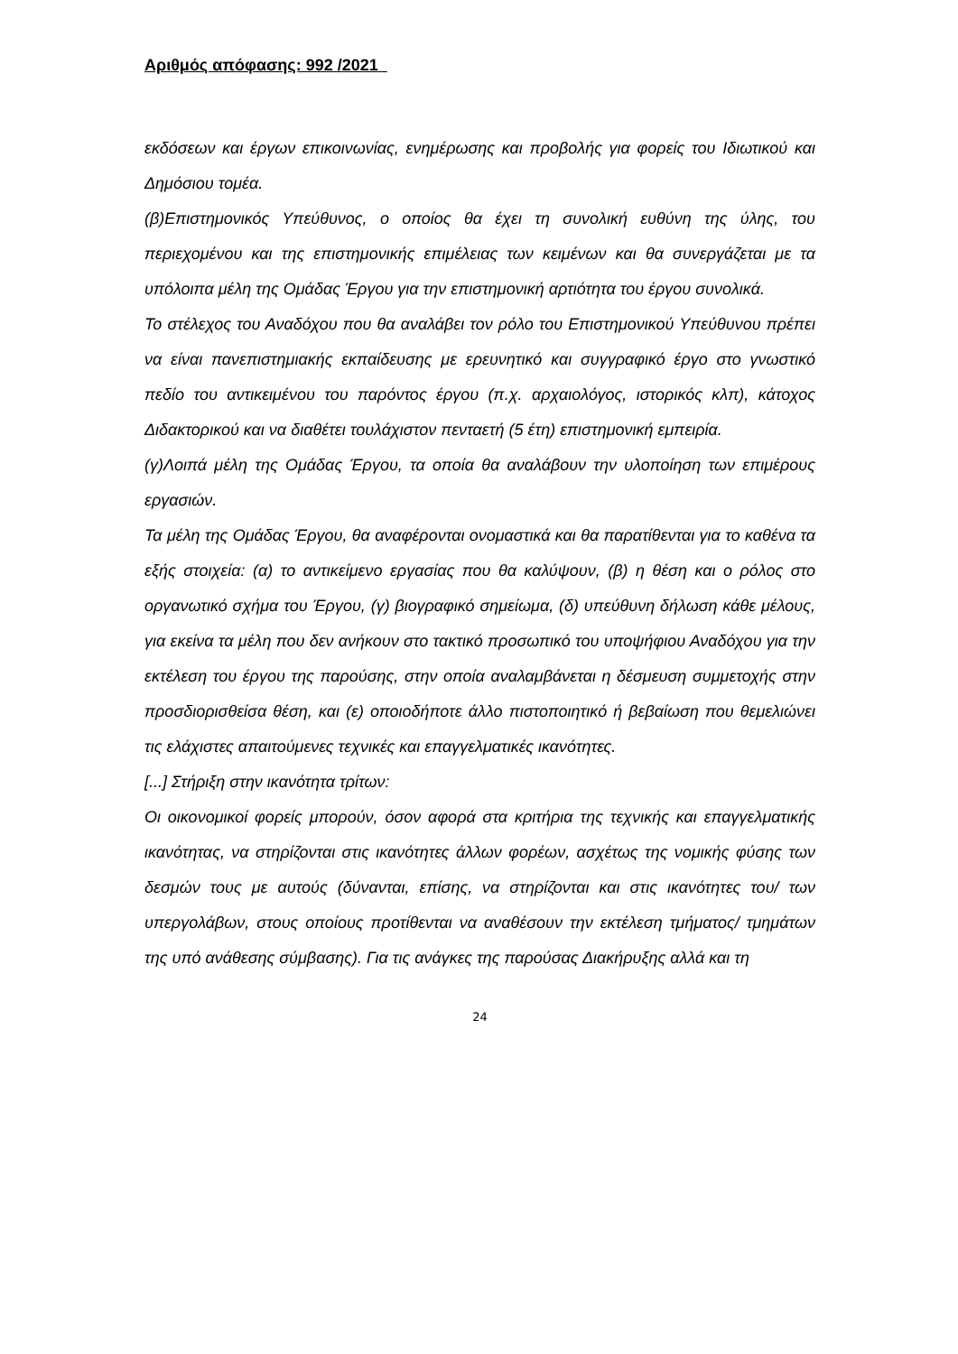Αριθμός απόφασης: 992 /2021
εκδόσεων και έργων επικοινωνίας, ενημέρωσης και προβολής για φορείς του Ιδιωτικού και Δημόσιου τομέα.
(β)Επιστημονικός Υπεύθυνος, ο οποίος θα έχει τη συνολική ευθύνη της ύλης, του περιεχομένου και της επιστημονικής επιμέλειας των κειμένων και θα συνεργάζεται με τα υπόλοιπα μέλη της Ομάδας Έργου για την επιστημονική αρτιότητα του έργου συνολικά.
Το στέλεχος του Αναδόχου που θα αναλάβει τον ρόλο του Επιστημονικού Υπεύθυνου πρέπει να είναι πανεπιστημιακής εκπαίδευσης με ερευνητικό και συγγραφικό έργο στο γνωστικό πεδίο του αντικειμένου του παρόντος έργου (π.χ. αρχαιολόγος, ιστορικός κλπ), κάτοχος Διδακτορικού και να διαθέτει τουλάχιστον πενταετή (5 έτη) επιστημονική εμπειρία.
(γ)Λοιπά μέλη της Ομάδας Έργου, τα οποία θα αναλάβουν την υλοποίηση των επιμέρους εργασιών.
Τα μέλη της Ομάδας Έργου, θα αναφέρονται ονομαστικά και θα παρατίθενται για το καθένα τα εξής στοιχεία: (α) το αντικείμενο εργασίας που θα καλύψουν, (β) η θέση και ο ρόλος στο οργανωτικό σχήμα του Έργου, (γ) βιογραφικό σημείωμα, (δ) υπεύθυνη δήλωση κάθε μέλους, για εκείνα τα μέλη που δεν ανήκουν στο τακτικό προσωπικό του υποψήφιου Αναδόχου για την εκτέλεση του έργου της παρούσης, στην οποία αναλαμβάνεται η δέσμευση συμμετοχής στην προσδιορισθείσα θέση, και (ε) οποιοδήποτε άλλο πιστοποιητικό ή βεβαίωση που θεμελιώνει τις ελάχιστες απαιτούμενες τεχνικές και επαγγελματικές ικανότητες.
[...] Στήριξη στην ικανότητα τρίτων:
Οι οικονομικοί φορείς μπορούν, όσον αφορά στα κριτήρια της τεχνικής και επαγγελματικής ικανότητας, να στηρίζονται στις ικανότητες άλλων φορέων, ασχέτως της νομικής φύσης των δεσμών τους με αυτούς (δύνανται, επίσης, να στηρίζονται και στις ικανότητες του/ των υπεργολάβων, στους οποίους προτίθενται να αναθέσουν την εκτέλεση τμήματος/ τμημάτων της υπό ανάθεσης σύμβασης). Για τις ανάγκες της παρούσας Διακήρυξης αλλά και τη
24